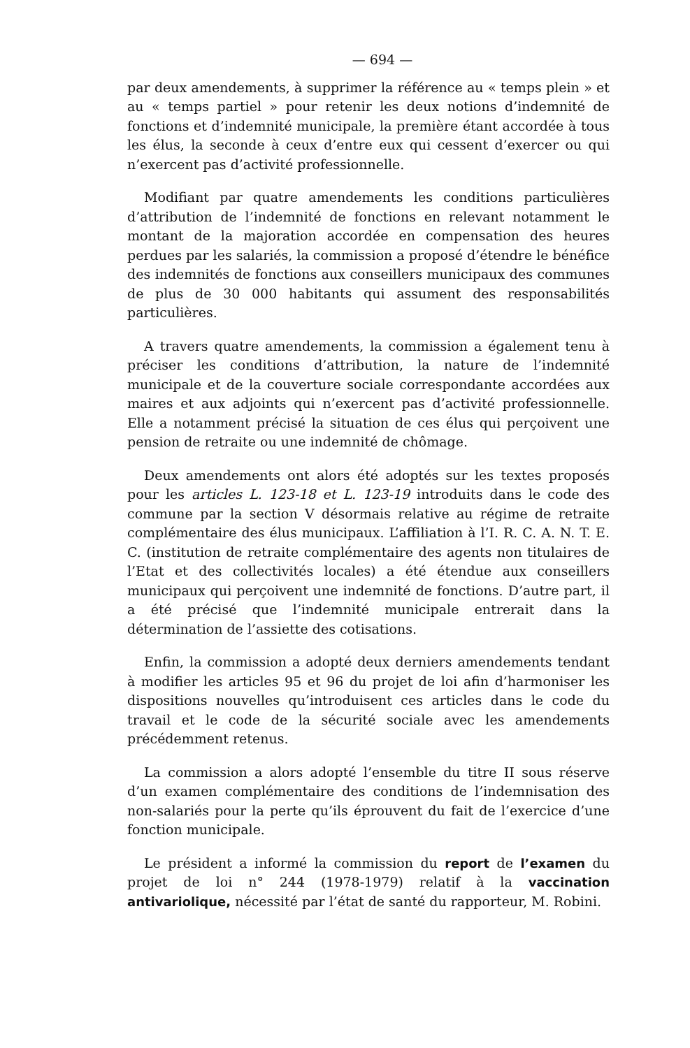— 694 —
par deux amendements, à supprimer la référence au « temps plein » et au « temps partiel » pour retenir les deux notions d’indemnité de fonctions et d’indemnité municipale, la première étant accordée à tous les élus, la seconde à ceux d’entre eux qui cessent d’exercer ou qui n’exercent pas d’activité professionnelle.
Modifiant par quatre amendements les conditions particulières d’attribution de l’indemnité de fonctions en relevant notamment le montant de la majoration accordée en compensation des heures perdues par les salariés, la commission a proposé d’étendre le bénéfice des indemnités de fonctions aux conseillers municipaux des communes de plus de 30 000 habitants qui assument des responsabilités particulières.
A travers quatre amendements, la commission a également tenu à préciser les conditions d’attribution, la nature de l’indemnité municipale et de la couverture sociale correspondante accordées aux maires et aux adjoints qui n’exercent pas d’activité professionnelle. Elle a notamment précisé la situation de ces élus qui perçoivent une pension de retraite ou une indemnité de chômage.
Deux amendements ont alors été adoptés sur les textes proposés pour les articles L. 123-18 et L. 123-19 introduits dans le code des commune par la section V désormais relative au régime de retraite complémentaire des élus municipaux. L’affiliation à l’I. R. C. A. N. T. E. C. (institution de retraite complémentaire des agents non titulaires de l’Etat et des collectivités locales) a été étendue aux conseillers municipaux qui perçoivent une indemnité de fonctions. D’autre part, il a été précisé que l’indemnité municipale entrerait dans la détermination de l’assiette des cotisations.
Enfin, la commission a adopté deux derniers amendements tendant à modifier les articles 95 et 96 du projet de loi afin d’harmoniser les dispositions nouvelles qu’introduisent ces articles dans le code du travail et le code de la sécurité sociale avec les amendements précédemment retenus.
La commission a alors adopté l’ensemble du titre II sous réserve d’un examen complémentaire des conditions de l’indemnisation des non-salariés pour la perte qu’ils éprouvent du fait de l’exercice d’une fonction municipale.
Le président a informé la commission du report de l’examen du projet de loi n° 244 (1978-1979) relatif à la vaccination antivariolique, nécessité par l’état de santé du rapporteur, M. Robini.